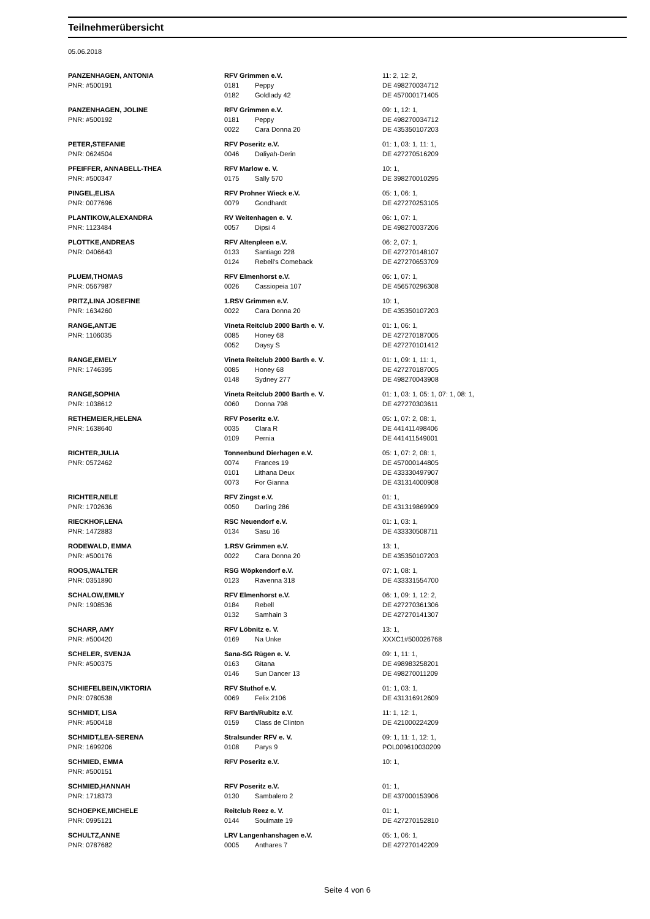Teilnehmerübersicht
05.06.2018
| PANZENHAGEN, ANTONIA | RFV Grimmen e.V. | | 11: 2, 12: 2, |
| PNR: #500191 | 0181 | Peppy | DE 498270034712 |
| | 0182 | Goldlady 42 | DE 457000171405 |
| PANZENHAGEN, JOLINE | RFV Grimmen e.V. | | 09: 1, 12: 1, |
| PNR: #500192 | 0181 | Peppy | DE 498270034712 |
| | 0022 | Cara Donna 20 | DE 435350107203 |
| PETER,STEFANIE | RFV Poseritz e.V. | | 01: 1, 03: 1, 11: 1, |
| PNR: 0624504 | 0046 | Daliyah-Derin | DE 427270516209 |
| PFEIFFER, ANNABELL-THEA | RFV Marlow e. V. | | 10: 1, |
| PNR: #500347 | 0175 | Sally 570 | DE 398270010295 |
| PINGEL,ELISA | RFV Prohner Wieck e.V. | | 05: 1, 06: 1, |
| PNR: 0077696 | 0079 | Gondhardt | DE 427270253105 |
| PLANTIKOW,ALEXANDRA | RV Weitenhagen e. V. | | 06: 1, 07: 1, |
| PNR: 1123484 | 0057 | Dipsi 4 | DE 498270037206 |
| PLOTTKE,ANDREAS | RFV Altenpleen e.V. | | 06: 2, 07: 1, |
| PNR: 0406643 | 0133 | Santiago 228 | DE 427270148107 |
| | 0124 | Rebell's Comeback | DE 427270653709 |
| PLUEM,THOMAS | RFV Elmenhorst e.V. | | 06: 1, 07: 1, |
| PNR: 0567987 | 0026 | Cassiopeia 107 | DE 456570296308 |
| PRITZ,LINA JOSEFINE | 1.RSV Grimmen e.V. | | 10: 1, |
| PNR: 1634260 | 0022 | Cara Donna 20 | DE 435350107203 |
| RANGE,ANTJE | Vineta Reitclub 2000 Barth e. V. | | 01: 1, 06: 1, |
| PNR: 1106035 | 0085 | Honey 68 | DE 427270187005 |
| | 0052 | Daysy S | DE 427270101412 |
| RANGE,EMELY | Vineta Reitclub 2000 Barth e. V. | | 01: 1, 09: 1, 11: 1, |
| PNR: 1746395 | 0085 | Honey 68 | DE 427270187005 |
| | 0148 | Sydney 277 | DE 498270043908 |
| RANGE,SOPHIA | Vineta Reitclub 2000 Barth e. V. | | 01: 1, 03: 1, 05: 1, 07: 1, 08: 1, |
| PNR: 1038612 | 0060 | Donna 798 | DE 427270303611 |
| RETHEMEIER,HELENA | RFV Poseritz e.V. | | 05: 1, 07: 2, 08: 1, |
| PNR: 1638640 | 0035 | Clara R | DE 441411498406 |
| | 0109 | Pernia | DE 441411549001 |
| RICHTER,JULIA | Tonnenbund Dierhagen e.V. | | 05: 1, 07: 2, 08: 1, |
| PNR: 0572462 | 0074 | Frances 19 | DE 457000144805 |
| | 0101 | Lithana Deux | DE 433330497907 |
| | 0073 | For Gianna | DE 431314000908 |
| RICHTER,NELE | RFV Zingst e.V. | | 01: 1, |
| PNR: 1702636 | 0050 | Darling 286 | DE 431319869909 |
| RIECKHOF,LENA | RSC Neuendorf e.V. | | 01: 1, 03: 1, |
| PNR: 1472883 | 0134 | Sasu 16 | DE 433330508711 |
| RODEWALD, EMMA | 1.RSV Grimmen e.V. | | 13: 1, |
| PNR: #500176 | 0022 | Cara Donna 20 | DE 435350107203 |
| ROOS,WALTER | RSG Wöpkendorf e.V. | | 07: 1, 08: 1, |
| PNR: 0351890 | 0123 | Ravenna 318 | DE 433331554700 |
| SCHALOW,EMILY | RFV Elmenhorst e.V. | | 06: 1, 09: 1, 12: 2, |
| PNR: 1908536 | 0184 | Rebell | DE 427270361306 |
| | 0132 | Samhain 3 | DE 427270141307 |
| SCHARP, AMY | RFV Löbnitz e. V. | | 13: 1, |
| PNR: #500420 | 0169 | Na Unke | XXXC1#500026768 |
| SCHELER, SVENJA | Sana-SG Rügen e. V. | | 09: 1, 11: 1, |
| PNR: #500375 | 0163 | Gitana | DE 498983258201 |
| | 0146 | Sun Dancer 13 | DE 498270011209 |
| SCHIEFELBEIN,VIKTORIA | RFV Stuthof e.V. | | 01: 1, 03: 1, |
| PNR: 0780538 | 0069 | Felix 2106 | DE 431316912609 |
| SCHMIDT, LISA | RFV Barth/Rubitz e.V. | | 11: 1, 12: 1, |
| PNR: #500418 | 0159 | Class de Clinton | DE 421000224209 |
| SCHMIDT,LEA-SERENA | Stralsunder RFV e. V. | | 09: 1, 11: 1, 12: 1, |
| PNR: 1699206 | 0108 | Parys 9 | POL009610030209 |
| SCHMIED, EMMA | RFV Poseritz e.V. | | 10: 1, |
| PNR: #500151 | | | |
| SCHMIED,HANNAH | RFV Poseritz e.V. | | 01: 1, |
| PNR: 1718373 | 0130 | Sambalero 2 | DE 437000153906 |
| SCHOEPKE,MICHELE | Reitclub Reez e. V. | | 01: 1, |
| PNR: 0995121 | 0144 | Soulmate 19 | DE 427270152810 |
| SCHULTZ,ANNE | LRV Langenhanshagen e.V. | | 05: 1, 06: 1, |
| PNR: 0787682 | 0005 | Anthares 7 | DE 427270142209 |
Seite 4 von 6